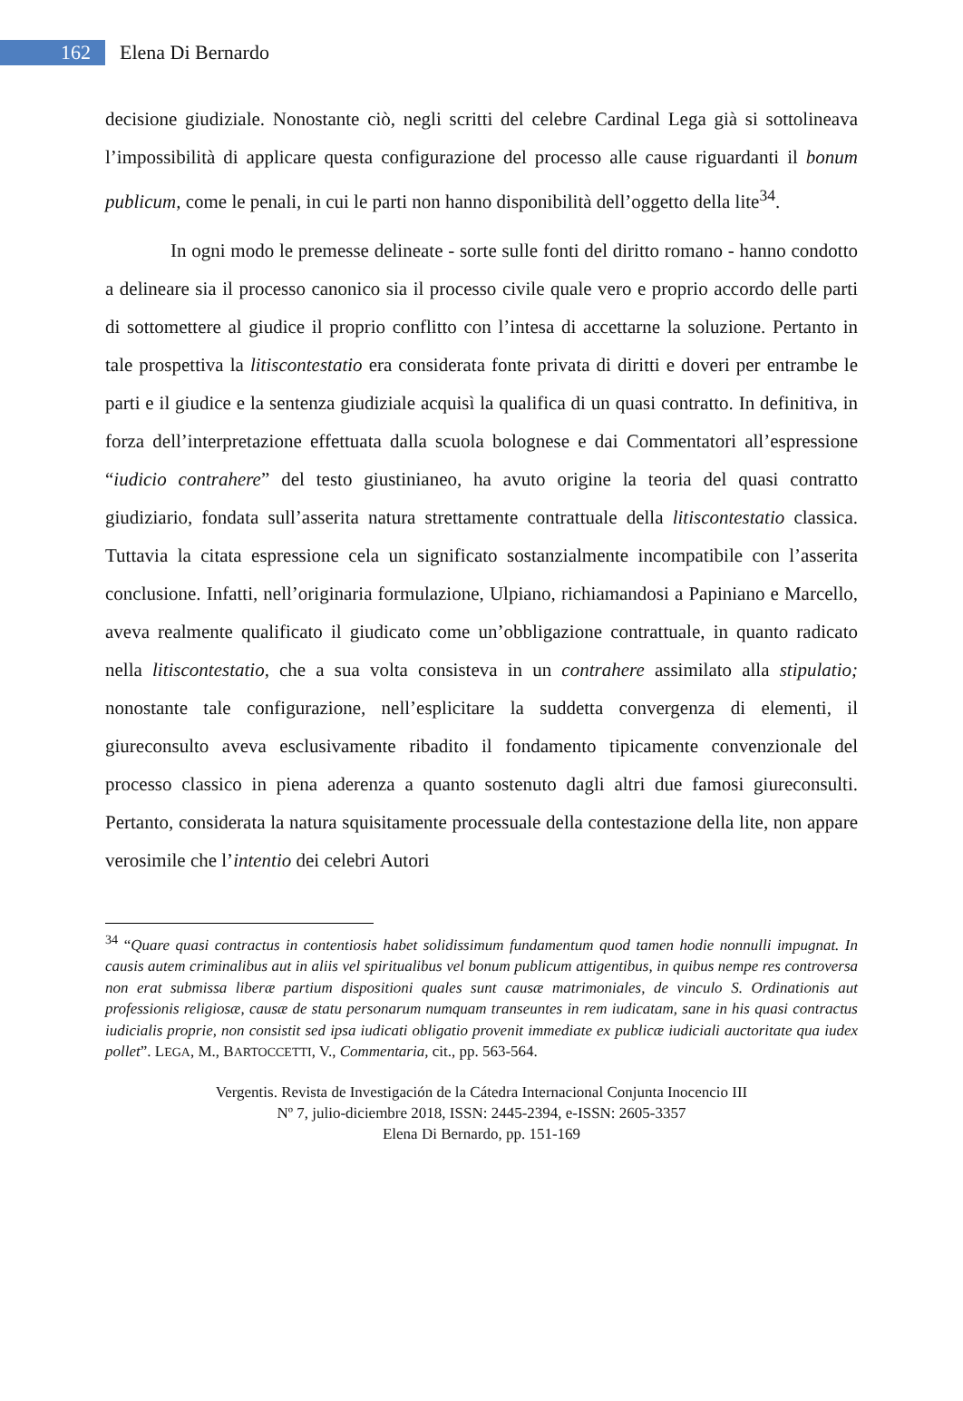162
Elena Di Bernardo
decisione giudiziale. Nonostante ciò, negli scritti del celebre Cardinal Lega già si sottolineava l’impossibilità di applicare questa configurazione del processo alle cause riguardanti il bonum publicum, come le penali, in cui le parti non hanno disponibilità dell’oggetto della lite<sup>34</sup>.
In ogni modo le premesse delineate - sorte sulle fonti del diritto romano - hanno condotto a delineare sia il processo canonico sia il processo civile quale vero e proprio accordo delle parti di sottomettere al giudice il proprio conflitto con l’intesa di accettarne la soluzione. Pertanto in tale prospettiva la litiscontestatio era considerata fonte privata di diritti e doveri per entrambe le parti e il giudice e la sentenza giudiziale acquisì la qualifica di un quasi contratto. In definitiva, in forza dell’interpretazione effettuata dalla scuola bolognese e dai Commentatori all’espressione “iudicio contrahere” del testo giustinianeo, ha avuto origine la teoria del quasi contratto giudiziario, fondata sull’asserita natura strettamente contrattuale della litiscontestatio classica. Tuttavia la citata espressione cela un significato sostanzialmente incompatibile con l’asserita conclusione. Infatti, nell’originaria formulazione, Ulpiano, richiamandosi a Papiniano e Marcello, aveva realmente qualificato il giudicato come un’obbligazione contrattuale, in quanto radicato nella litiscontestatio, che a sua volta consisteva in un contrahere assimilato alla stipulatio; nonostante tale configurazione, nell’esplicitare la suddetta convergenza di elementi, il giureconsulto aveva esclusivamente ribadito il fondamento tipicamente convenzionale del processo classico in piena aderenza a quanto sostenuto dagli altri due famosi giureconsulti. Pertanto, considerata la natura squisitamente processuale della contestazione della lite, non appare verosimile che l’intentio dei celebri Autori
<sup>34</sup> “Quare quasi contractus in contentiosis habet solidissimum fundamentum quod tamen hodie nonnulli impugnat. In causis autem criminalibus aut in aliis vel spiritualibus vel bonum publicum attigentibus, in quibus nempe res controversa non erat submissa liberæ partium dispositioni quales sunt causæ matrimoniales, de vinculo S. Ordinationis aut professionis religiosæ, causæ de statu personarum numquam transeuntes in rem iudicatam, sane in his quasi contractus iudicialis proprie, non consistit sed ipsa iudicati obligatio provenit immediate ex publicæ iudiciali auctoritate qua iudex pollet”. LEGA, M., BARTOCCETTI, V., Commentaria, cit., pp. 563-564.
Vergentis. Revista de Investigación de la Cátedra Internacional Conjunta Inocencio III
Nº 7, julio-diciembre 2018, ISSN: 2445-2394, e-ISSN: 2605-3357
Elena Di Bernardo, pp. 151-169